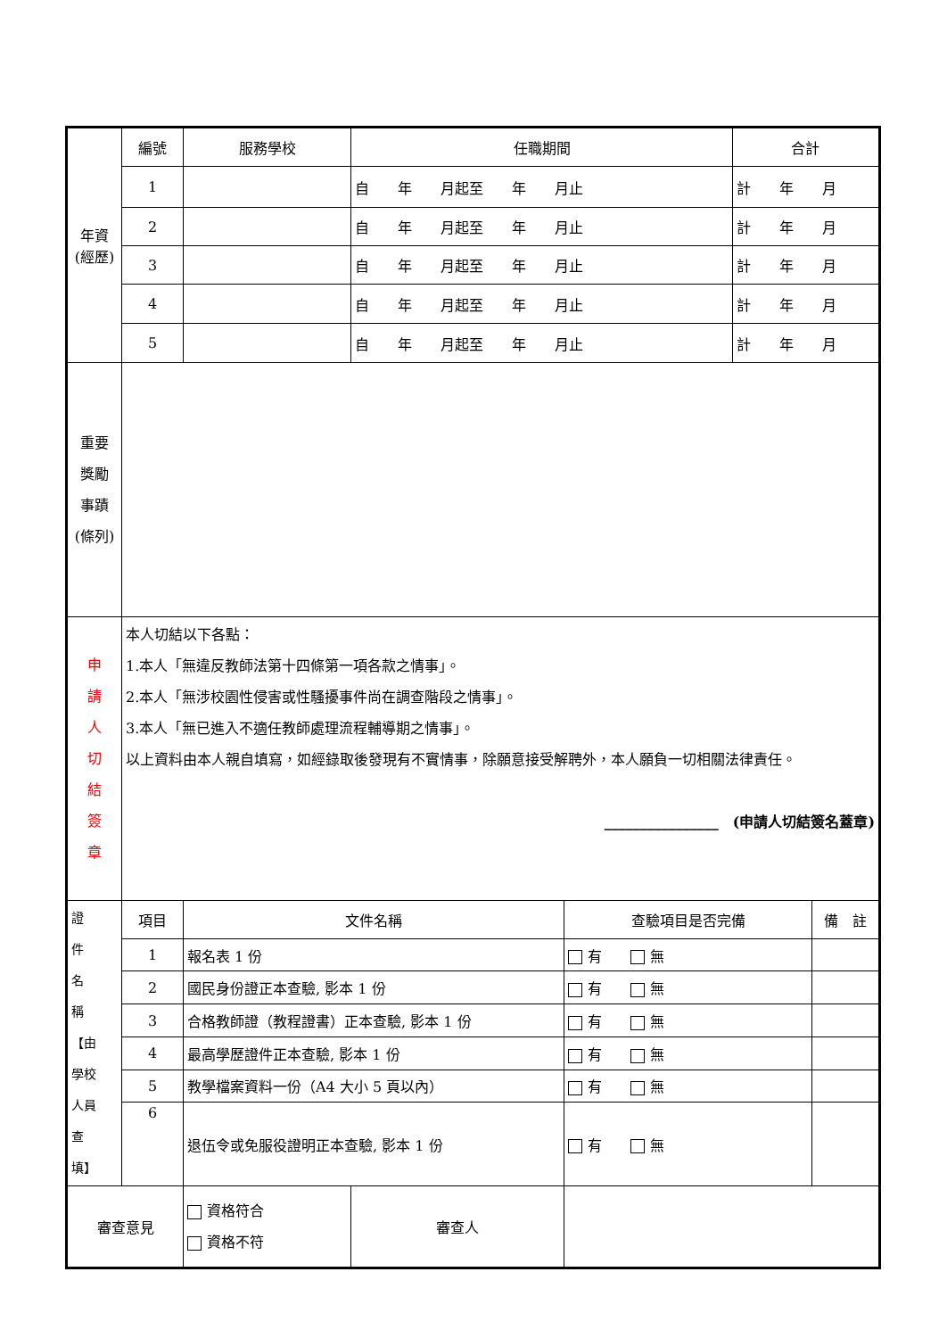| 年資 (經歷) | 編號 | 服務學校 | 任職期間 | | | 合計 | |
| | 1 | | 自 年 月起至 年 月止 | | | 計 年 月 | |
| | 2 | | 自 年 月起至 年 月止 | | | 計 年 月 | |
| | 3 | | 自 年 月起至 年 月止 | | | 計 年 月 | |
| | 4 | | 自 年 月起至 年 月止 | | | 計 年 月 | |
| | 5 | | 自 年 月起至 年 月止 | | | 計 年 月 | |
| 重要 獎勵 事蹟 (條列) | | | | | | | |
| 申 請 人 切 結 簽 章 | 本人切結以下各點： 1.本人「無違反教師法第十四條第一項各款之情事」。 2.本人「無涉校園性侵害或性騷擾事件尚在調查階段之情事」。 3.本人「無已進入不適任教師處理流程輔導期之情事」。 以上資料由本人親自填寫，如經錄取後發現有不實情事，除願意接受解聘外，本人願負一切相關法律責任。 ________________ (申請人切結簽名蓋章) | | | | | | |
| 證 件 名 稱 【由 學校 人員 查 填】 | 項目 | 文件名稱 | | | 查驗項目是否完備 | | 備 註 |
| | 1 | 報名表 1 份 | | | 有 無 | | |
| | 2 | 國民身份證正本查驗, 影本 1 份 | | | 有 無 | | |
| | 3 | 合格教師證（教程證書）正本查驗, 影本 1 份 | | | 有 無 | | |
| | 4 | 最高學歷證件正本查驗, 影本 1 份 | | | 有 無 | | |
| | 5 | 教學檔案資料一份（A4 大小 5 頁以內） | | | 有 無 | | |
| | 6 | 退伍令或免服役證明正本查驗, 影本 1 份 | | | 有 無 | | |
| 審查意見 | | 資格符合 資格不符 | 審查人 | | | | |